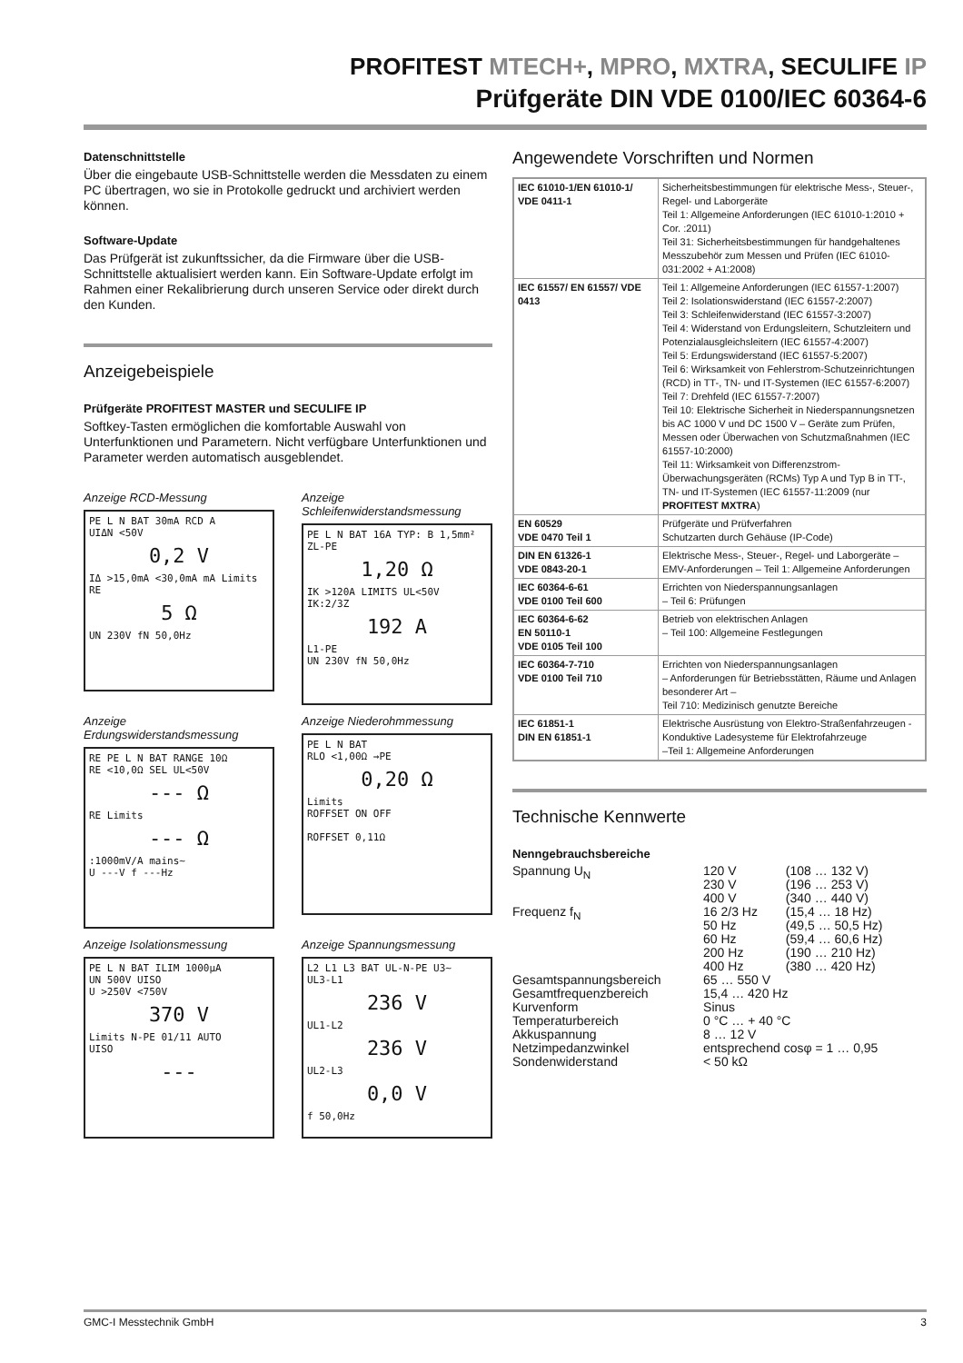PROFITEST MTECH+, MPRO, MXTRA, SECULIFE IP
Prüfgeräte DIN VDE 0100/IEC 60364-6
Datenschnittstelle
Über die eingebaute USB-Schnittstelle werden die Messdaten zu einem PC übertragen, wo sie in Protokolle gedruckt und archiviert werden können.
Software-Update
Das Prüfgerät ist zukunftssicher, da die Firmware über die USB-Schnittstelle aktualisiert werden kann. Ein Software-Update erfolgt im Rahmen einer Rekalibrierung durch unseren Service oder direkt durch den Kunden.
Anzeigebeispiele
Prüfgeräte PROFITEST MASTER und SECULIFE IP
Softkey-Tasten ermöglichen die komfortable Auswahl von Unterfunktionen und Parametern. Nicht verfügbare Unterfunktionen und Parameter werden automatisch ausgeblendet.
Anzeige RCD-Messung
PE L N BAT 30mA RCD A
UIΔN <50V
0,2 V
IΔ >15,0mA <30,0mA mA Limits
RE
5 Ω
UN 230V fN 50,0Hz
Anzeige Schleifenwiderstandsmessung
PE L N BAT 16A TYP: B 1,5mm²
ZL-PE
1,20 Ω
IK >120A LIMITS UL<50V IK:2/3Z
192 A
L1-PE
UN 230V fN 50,0Hz
Anzeige Erdungswiderstandsmessung
RE PE L N BAT RANGE 10Ω
RE <10,0Ω SEL UL<50V
--- Ω
RE Limits
--- Ω
:1000mV/A mains~
U ---V f ---Hz
Anzeige Niederohmmessung
PE L N BAT
RLO <1,00Ω →PE
0,20 Ω
Limits
ROFFSET ON OFF
ROFFSET 0,11Ω
Anzeige Isolationsmessung
PE L N BAT ILIM 1000µA
UN 500V UISO
U >250V <750V
370 V
Limits N-PE 01/11 AUTO
UISO
---
Anzeige Spannungsmessung
L2 L1 L3 BAT UL-N-PE U3~
UL3-L1
236 V
UL1-L2
236 V
UL2-L3
0,0 V
f 50,0Hz
Angewendete Vorschriften und Normen
| IEC 61010-1/EN 61010-1/ VDE 0411-1 | Sicherheitsbestimmungen für elektrische Mess-, Steuer-, Regel- und Laborgeräte Teil 1: Allgemeine Anforderungen (IEC 61010-1:2010 + Cor. :2011) Teil 31: Sicherheitsbestimmungen für handgehaltenes Messzubehör zum Messen und Prüfen (IEC 61010-031:2002 + A1:2008) |
| IEC 61557/ EN 61557/ VDE 0413 | Teil 1: Allgemeine Anforderungen (IEC 61557-1:2007) Teil 2: Isolationswiderstand (IEC 61557-2:2007) Teil 3: Schleifenwiderstand (IEC 61557-3:2007) Teil 4: Widerstand von Erdungsleitern, Schutzleitern und Potenzialausgleichsleitern (IEC 61557-4:2007) Teil 5: Erdungswiderstand (IEC 61557-5:2007) Teil 6: Wirksamkeit von Fehlerstrom-Schutzeinrichtungen (RCD) in TT-, TN- und IT-Systemen (IEC 61557-6:2007) Teil 7: Drehfeld (IEC 61557-7:2007) Teil 10: Elektrische Sicherheit in Niederspannungsnetzen bis AC 1000 V und DC 1500 V – Geräte zum Prüfen, Messen oder Überwachen von Schutzmaßnahmen (IEC 61557-10:2000) Teil 11: Wirksamkeit von Differenzstrom-Überwachungsgeräten (RCMs) Typ A und Typ B in TT-, TN- und IT-Systemen (IEC 61557-11:2009 (nur PROFITEST MXTRA ) |
| EN 60529 VDE 0470 Teil 1 | Prüfgeräte und Prüfverfahren Schutzarten durch Gehäuse (IP-Code) |
| DIN EN 61326-1 VDE 0843-20-1 | Elektrische Mess-, Steuer-, Regel- und Laborgeräte – EMV-Anforderungen – Teil 1: Allgemeine Anforderungen |
| IEC 60364-6-61 VDE 0100 Teil 600 | Errichten von Niederspannungsanlagen – Teil 6: Prüfungen |
| IEC 60364-6-62 EN 50110-1 VDE 0105 Teil 100 | Betrieb von elektrischen Anlagen – Teil 100: Allgemeine Festlegungen |
| IEC 60364-7-710 VDE 0100 Teil 710 | Errichten von Niederspannungsanlagen – Anforderungen für Betriebsstätten, Räume und Anlagen besonderer Art – Teil 710: Medizinisch genutzte Bereiche |
| IEC 61851-1 DIN EN 61851-1 | Elektrische Ausrüstung von Elektro-Straßenfahrzeugen - Konduktive Ladesysteme für Elektrofahrzeuge –Teil 1: Allgemeine Anforderungen |
Technische Kennwerte
Nenngebrauchsbereiche
| Spannung U<sub>N</sub> | 120 V 230 V 400 V | (108 … 132 V) (196 … 253 V) (340 … 440 V) |
| Frequenz f<sub>N</sub> | 16 2/3 Hz 50 Hz 60 Hz 200 Hz 400 Hz | (15,4 … 18 Hz) (49,5 … 50,5 Hz) (59,4 … 60,6 Hz) (190 … 210 Hz) (380 … 420 Hz) |
| Gesamtspannungsbereich | 65 … 550 V | |
| Gesamtfrequenzbereich | 15,4 … 420 Hz | |
| Kurvenform | Sinus | |
| Temperaturbereich | 0 °C … + 40 °C | |
| Akkuspannung | 8 … 12 V | |
| Netzimpedanzwinkel | entsprechend cosφ = 1 … 0,95 | |
| Sondenwiderstand | < 50 kΩ | |
GMC-I Messtechnik GmbH 3